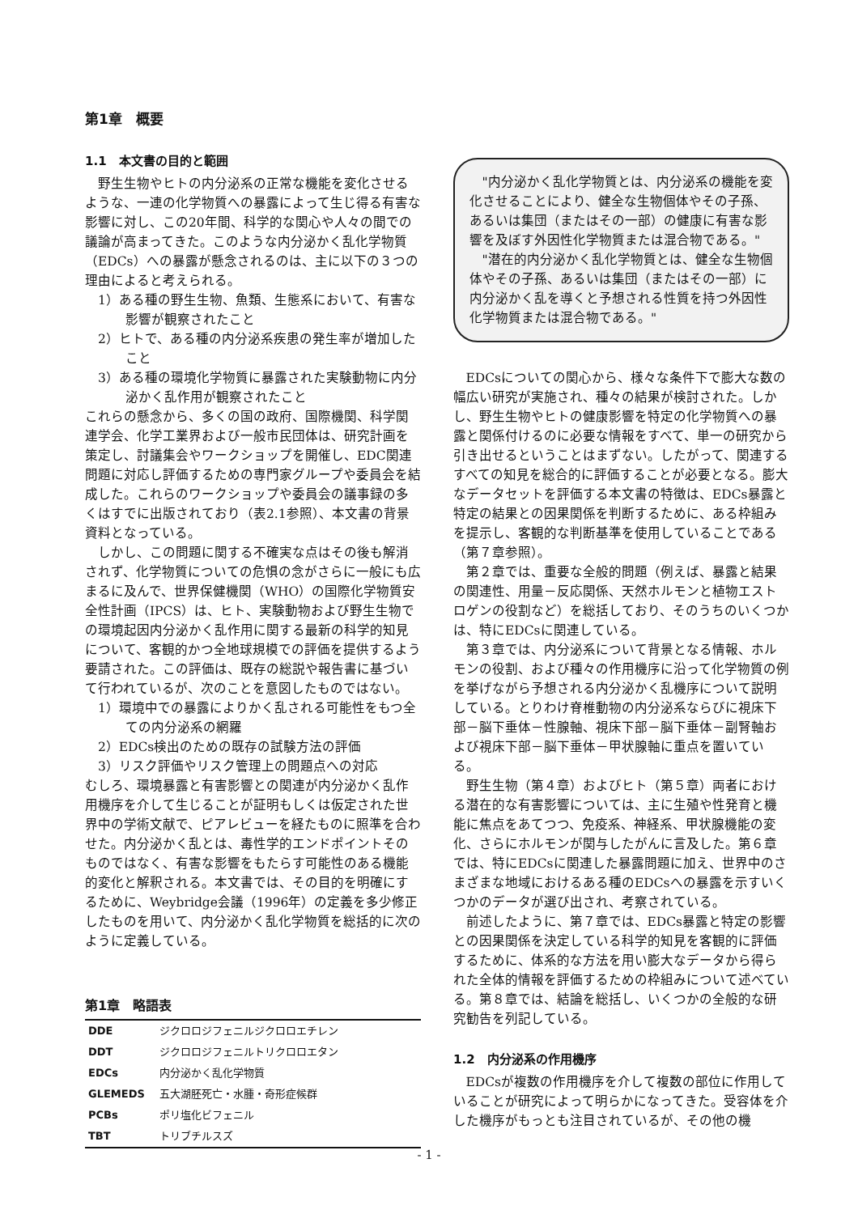第1章　概要
1.1　本文書の目的と範囲
野生生物やヒトの内分泌系の正常な機能を変化させるような、一連の化学物質への暴露によって生じ得る有害な影響に対し、この20年間、科学的な関心や人々の間での議論が高まってきた。このような内分泌かく乱化学物質（EDCs）への暴露が懸念されるのは、主に以下の３つの理由によると考えられる。
1）ある種の野生生物、魚類、生態系において、有害な影響が観察されたこと
2）ヒトで、ある種の内分泌系疾患の発生率が増加したこと
3）ある種の環境化学物質に暴露された実験動物に内分泌かく乱作用が観察されたこと
これらの懸念から、多くの国の政府、国際機関、科学関連学会、化学工業界および一般市民団体は、研究計画を策定し、討議集会やワークショップを開催し、EDC関連問題に対応し評価するための専門家グループや委員会を結成した。これらのワークショップや委員会の議事録の多くはすでに出版されており（表2.1参照）、本文書の背景資料となっている。
しかし、この問題に関する不確実な点はその後も解消されず、化学物質についての危惧の念がさらに一般にも広まるに及んで、世界保健機関（WHO）の国際化学物質安全性計画（IPCS）は、ヒト、実験動物および野生生物での環境起因内分泌かく乱作用に関する最新の科学的知見について、客観的かつ全地球規模での評価を提供するよう要請された。この評価は、既存の総説や報告書に基づいて行われているが、次のことを意図したものではない。
1）環境中での暴露によりかく乱される可能性をもつ全ての内分泌系の網羅
2）EDCs検出のための既存の試験方法の評価
3）リスク評価やリスク管理上の問題点への対応
むしろ、環境暴露と有害影響との関連が内分泌かく乱作用機序を介して生じることが証明もしくは仮定された世界中の学術文献で、ピアレビューを経たものに照準を合わせた。内分泌かく乱とは、毒性学的エンドポイントそのものではなく、有害な影響をもたらす可能性のある機能的変化と解釈される。本文書では、その目的を明確にするために、Weybridge会議（1996年）の定義を多少修正したものを用いて、内分泌かく乱化学物質を総括的に次のように定義している。
第1章　略語表
| DDE | ジクロロジフェニルジクロロエチレン |
| DDT | ジクロロジフェニルトリクロロエタン |
| EDCs | 内分泌かく乱化学物質 |
| GLEMEDS | 五大湖胚死亡・水腫・奇形症候群 |
| PCBs | ポリ塩化ビフェニル |
| TBT | トリブチルスズ |
"内分泌かく乱化学物質とは、内分泌系の機能を変化させることにより、健全な生物個体やその子孫、あるいは集団（またはその一部）の健康に有害な影響を及ぼす外因性化学物質または混合物である。"
"潜在的内分泌かく乱化学物質とは、健全な生物個体やその子孫、あるいは集団（またはその一部）に内分泌かく乱を導くと予想される性質を持つ外因性化学物質または混合物である。"
EDCsについての関心から、様々な条件下で膨大な数の幅広い研究が実施され、種々の結果が検討された。しかし、野生生物やヒトの健康影響を特定の化学物質への暴露と関係付けるのに必要な情報をすべて、単一の研究から引き出せるということはまずない。したがって、関連するすべての知見を総合的に評価することが必要となる。膨大なデータセットを評価する本文書の特徴は、EDCs暴露と特定の結果との因果関係を判断するために、ある枠組みを提示し、客観的な判断基準を使用していることである（第７章参照）。
第２章では、重要な全般的問題（例えば、暴露と結果の関連性、用量－反応関係、天然ホルモンと植物エストロゲンの役割など）を総括しており、そのうちのいくつかは、特にEDCsに関連している。
第３章では、内分泌系について背景となる情報、ホルモンの役割、および種々の作用機序に沿って化学物質の例を挙げながら予想される内分泌かく乱機序について説明している。とりわけ脊椎動物の内分泌系ならびに視床下部－脳下垂体－性腺軸、視床下部－脳下垂体－副腎軸および視床下部－脳下垂体－甲状腺軸に重点を置いている。
野生生物（第４章）およびヒト（第５章）両者における潜在的な有害影響については、主に生殖や性発育と機能に焦点をあてつつ、免疫系、神経系、甲状腺機能の変化、さらにホルモンが関与したがんに言及した。第６章では、特にEDCsに関連した暴露問題に加え、世界中のさまざまな地域におけるある種のEDCsへの暴露を示すいくつかのデータが選び出され、考察されている。
前述したように、第７章では、EDCs暴露と特定の影響との因果関係を決定している科学的知見を客観的に評価するために、体系的な方法を用い膨大なデータから得られた全体的情報を評価するための枠組みについて述べている。第８章では、結論を総括し、いくつかの全般的な研究勧告を列記している。
1.2　内分泌系の作用機序
EDCsが複数の作用機序を介して複数の部位に作用していることが研究によって明らかになってきた。受容体を介した機序がもっとも注目されているが、その他の機
- 1 -